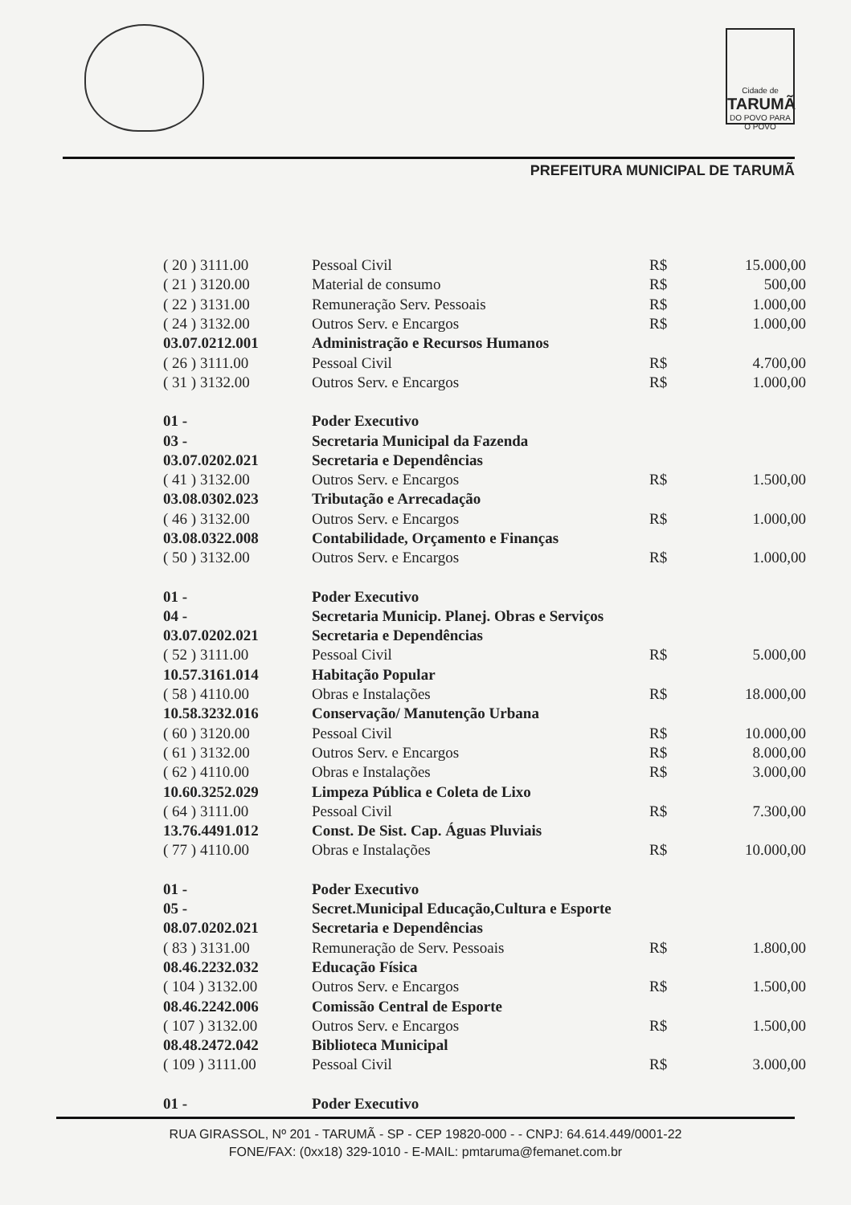Cidade de
TARUMÃ
DO POVO PARA O POVO
PREFEITURA MUNICIPAL DE TARUMÃ
| ( 20 ) 3111.00 | Pessoal Civil | R$ | 15.000,00 |
| ( 21 ) 3120.00 | Material de consumo | R$ | 500,00 |
| ( 22 ) 3131.00 | Remuneração Serv. Pessoais | R$ | 1.000,00 |
| ( 24 ) 3132.00 | Outros Serv. e Encargos | R$ | 1.000,00 |
| 03.07.0212.001 | Administração e Recursos Humanos | | |
| ( 26 ) 3111.00 | Pessoal Civil | R$ | 4.700,00 |
| ( 31 ) 3132.00 | Outros Serv. e Encargos | R$ | 1.000,00 |
| 01 - | Poder Executivo | | |
| 03 - | Secretaria Municipal da Fazenda | | |
| 03.07.0202.021 | Secretaria e Dependências | | |
| ( 41 ) 3132.00 | Outros Serv. e Encargos | R$ | 1.500,00 |
| 03.08.0302.023 | Tributação e Arrecadação | | |
| ( 46 ) 3132.00 | Outros Serv. e Encargos | R$ | 1.000,00 |
| 03.08.0322.008 | Contabilidade, Orçamento e Finanças | | |
| ( 50 ) 3132.00 | Outros Serv. e Encargos | R$ | 1.000,00 |
| 01 - | Poder Executivo | | |
| 04 - | Secretaria Municip. Planej. Obras e Serviços | | |
| 03.07.0202.021 | Secretaria e Dependências | | |
| ( 52 ) 3111.00 | Pessoal Civil | R$ | 5.000,00 |
| 10.57.3161.014 | Habitação Popular | | |
| ( 58 ) 4110.00 | Obras e Instalações | R$ | 18.000,00 |
| 10.58.3232.016 | Conservação/ Manutenção Urbana | | |
| ( 60 ) 3120.00 | Pessoal Civil | R$ | 10.000,00 |
| ( 61 ) 3132.00 | Outros Serv. e Encargos | R$ | 8.000,00 |
| ( 62 ) 4110.00 | Obras e Instalações | R$ | 3.000,00 |
| 10.60.3252.029 | Limpeza Pública e Coleta de Lixo | | |
| ( 64 ) 3111.00 | Pessoal Civil | R$ | 7.300,00 |
| 13.76.4491.012 | Const. De Sist. Cap. Águas Pluviais | | |
| ( 77 ) 4110.00 | Obras e Instalações | R$ | 10.000,00 |
| 01 - | Poder Executivo | | |
| 05 - | Secret.Municipal Educação,Cultura e Esporte | | |
| 08.07.0202.021 | Secretaria e Dependências | | |
| ( 83 ) 3131.00 | Remuneração de Serv. Pessoais | R$ | 1.800,00 |
| 08.46.2232.032 | Educação Física | | |
| ( 104 ) 3132.00 | Outros Serv. e Encargos | R$ | 1.500,00 |
| 08.46.2242.006 | Comissão Central de Esporte | | |
| ( 107 ) 3132.00 | Outros Serv. e Encargos | R$ | 1.500,00 |
| 08.48.2472.042 | Biblioteca Municipal | | |
| ( 109 ) 3111.00 | Pessoal Civil | R$ | 3.000,00 |
| 01 - | Poder Executivo | | |
RUA GIRASSOL, Nº 201 - TARUMÃ - SP - CEP 19820-000 - - CNPJ: 64.614.449/0001-22
FONE/FAX: (0xx18) 329-1010 - E-MAIL: pmtaruma@femanet.com.br